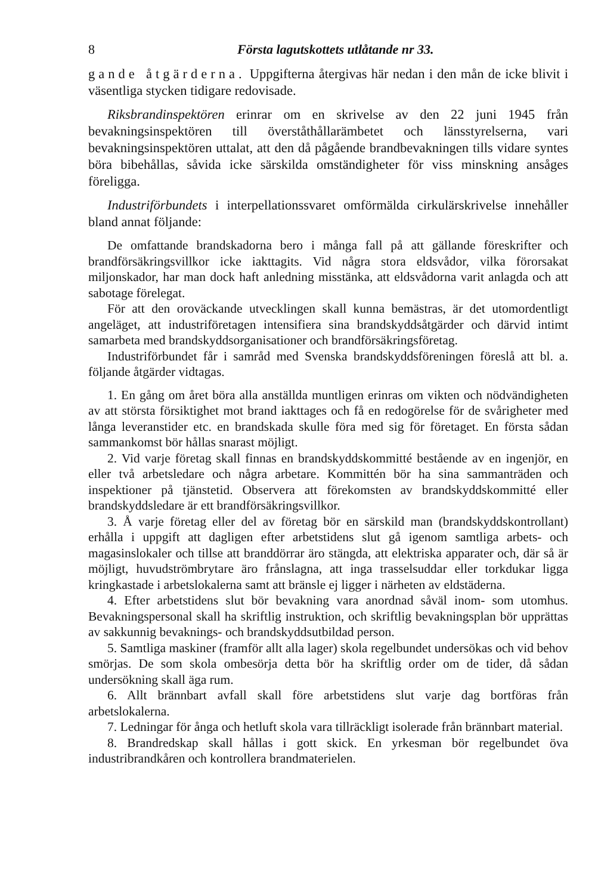8 Första lagutskottets utlåtande nr 33.
gande åtgärderna. Uppgifterna återgivas här nedan i den mån de icke blivit i väsentliga stycken tidigare redovisade.
Riksbrandinspektören erinrar om en skrivelse av den 22 juni 1945 från bevakningsinspektören till överståthållarämbetet och länsstyrelserna, vari bevakningsinspektören uttalat, att den då pågående brandbevakningen tills vidare syntes böra bibehållas, såvida icke särskilda omständigheter för viss minskning ansåges föreligga.
Industriförbundets i interpellationssvaret omförmälda cirkulärskrivelse innehåller bland annat följande:
De omfattande brandskadorna bero i många fall på att gällande föreskrifter och brandförsäkringsvillkor icke iakttagits. Vid några stora eldsvådor, vilka förorsakat miljonskador, har man dock haft anledning misstänka, att eldsvådorna varit anlagda och att sabotage förelegat.
För att den oroväckande utvecklingen skall kunna bemästras, är det utomordentligt angeläget, att industriföretagen intensifiera sina brandskyddsåtgärder och därvid intimt samarbeta med brandskyddsorganisationer och brandförsäkringsföretag.
Industriförbundet får i samråd med Svenska brandskyddsföreningen föreslå att bl. a. följande åtgärder vidtagas.
1. En gång om året böra alla anställda muntligen erinras om vikten och nödvändigheten av att största försiktighet mot brand iakttages och få en redogörelse för de svårigheter med långa leveranstider etc. en brandskada skulle föra med sig för företaget. En första sådan sammankomst bör hållas snarast möjligt.
2. Vid varje företag skall finnas en brandskyddskommitté bestående av en ingenjör, en eller två arbetsledare och några arbetare. Kommittén bör ha sina sammanträden och inspektioner på tjänstetid. Observera att förekomsten av brandskyddskommitté eller brandskyddsledare är ett brandförsäkringsvillkor.
3. Å varje företag eller del av företag bör en särskild man (brandskyddskontrollant) erhålla i uppgift att dagligen efter arbetstidens slut gå igenom samtliga arbets- och magasinslokaler och tillse att branddörrar äro stängda, att elektriska apparater och, där så är möjligt, huvudströmbrytare äro frånslagna, att inga trasselsuddar eller torkdukar ligga kringkastade i arbetslokalerna samt att bränsle ej ligger i närheten av eldstäderna.
4. Efter arbetstidens slut bör bevakning vara anordnad såväl inom- som utomhus. Bevakningspersonal skall ha skriftlig instruktion, och skriftlig bevakningsplan bör upprättas av sakkunnig bevaknings- och brandskyddsutbildad person.
5. Samtliga maskiner (framför allt alla lager) skola regelbundet undersökas och vid behov smörjas. De som skola ombesörja detta bör ha skriftlig order om de tider, då sådan undersökning skall äga rum.
6. Allt brännbart avfall skall före arbetstidens slut varje dag bortföras från arbetslokalerna.
7. Ledningar för ånga och hetluft skola vara tillräckligt isolerade från brännbart material.
8. Brandredskap skall hållas i gott skick. En yrkesman bör regelbundet öva industribrandkåren och kontrollera brandmaterielen.